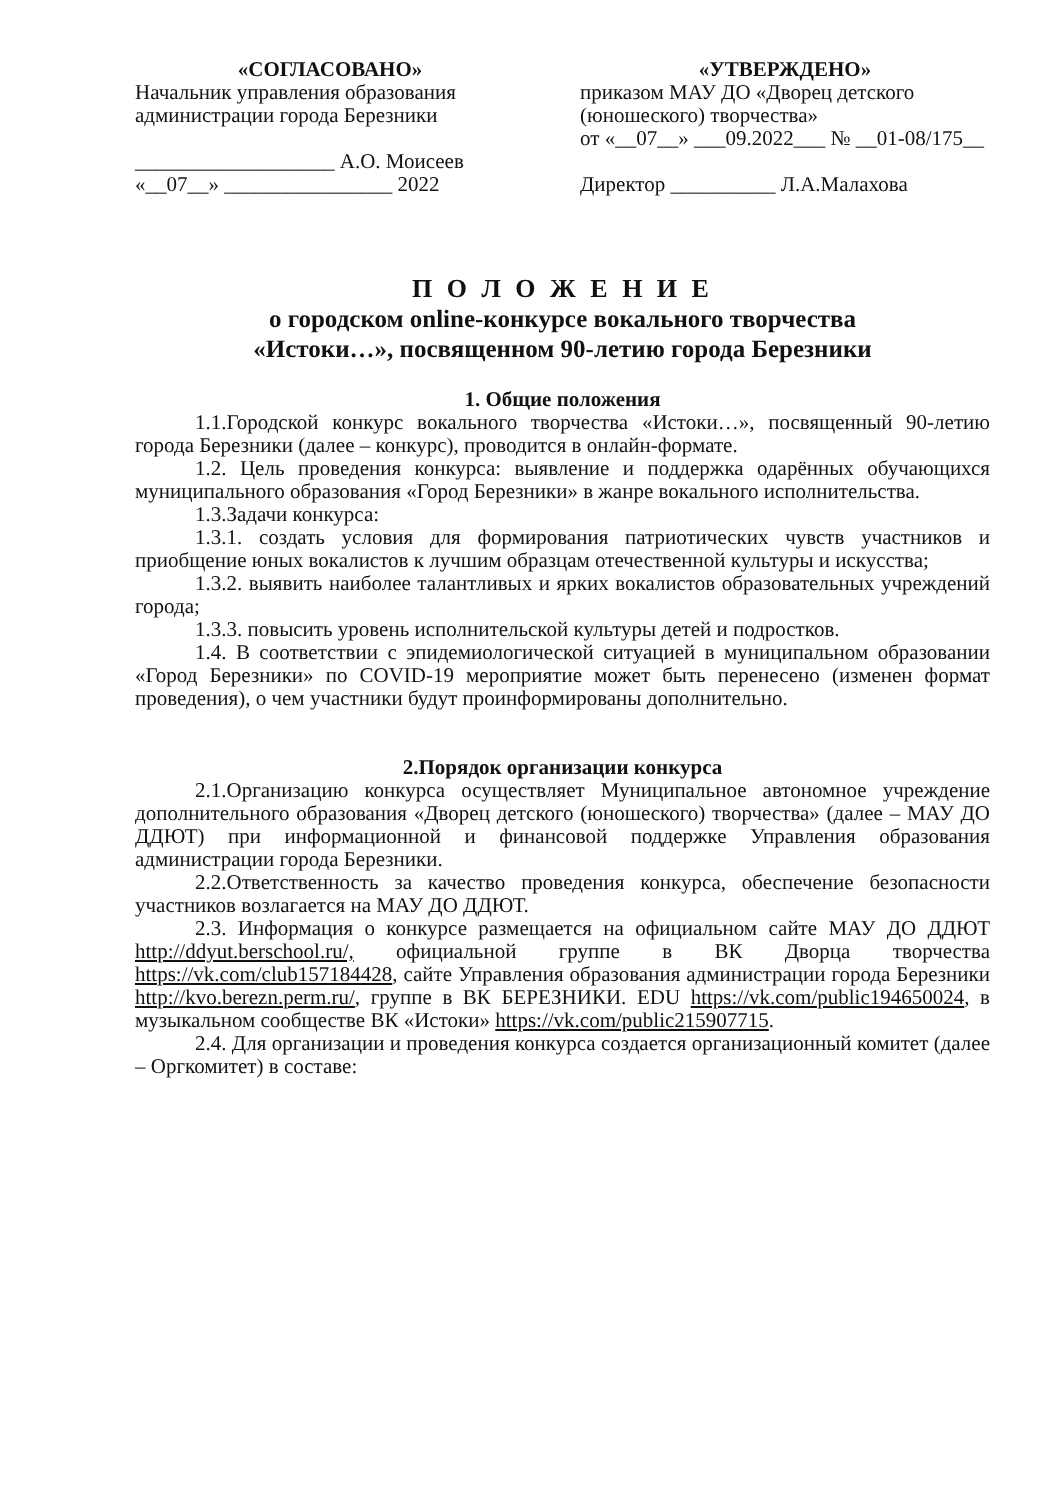«СОГЛАСОВАНО»
Начальник управления образования администрации города Березники
___________________ А.О. Моисеев
«__07__» ________________ 2022
«УТВЕРЖДЕНО»
приказом МАУ ДО «Дворец детского (юношеского) творчества»
от «__07__» ___09.2022___ № __01-08/175__
Директор __________ Л.А.Малахова
П О Л О Ж Е Н И Е
о городском online-конкурсе вокального творчества
«Истоки…», посвященном 90-летию города Березники
1. Общие положения
1.1.Городской конкурс вокального творчества «Истоки…», посвященный 90-летию города Березники (далее – конкурс), проводится в онлайн-формате.
1.2. Цель проведения конкурса: выявление и поддержка одарённых обучающихся муниципального образования «Город Березники» в жанре вокального исполнительства.
1.3.Задачи конкурса:
1.3.1. создать условия для формирования патриотических чувств участников и приобщение юных вокалистов к лучшим образцам отечественной культуры и искусства;
1.3.2. выявить наиболее талантливых и ярких вокалистов образовательных учреждений города;
1.3.3. повысить уровень исполнительской культуры детей и подростков.
1.4. В соответствии с эпидемиологической ситуацией в муниципальном образовании «Город Березники» по COVID-19 мероприятие может быть перенесено (изменен формат проведения), о чем участники будут проинформированы дополнительно.
2.Порядок организации конкурса
2.1.Организацию конкурса осуществляет Муниципальное автономное учреждение дополнительного образования «Дворец детского (юношеского) творчества» (далее – МАУ ДО ДДЮТ) при информационной и финансовой поддержке Управления образования администрации города Березники.
2.2.Ответственность за качество проведения конкурса, обеспечение безопасности участников возлагается на МАУ ДО ДДЮТ.
2.3. Информация о конкурсе размещается на официальном сайте МАУ ДО ДДЮТ http://ddyut.berschool.ru/, официальной группе в ВК Дворца творчества https://vk.com/club157184428, сайте Управления образования администрации города Березники http://kvo.berezn.perm.ru/, группе в ВК БЕРЕЗНИКИ. EDU https://vk.com/public194650024, в музыкальном сообществе ВК «Истоки» https://vk.com/public215907715.
2.4. Для организации и проведения конкурса создается организационный комитет (далее – Оргкомитет) в составе: